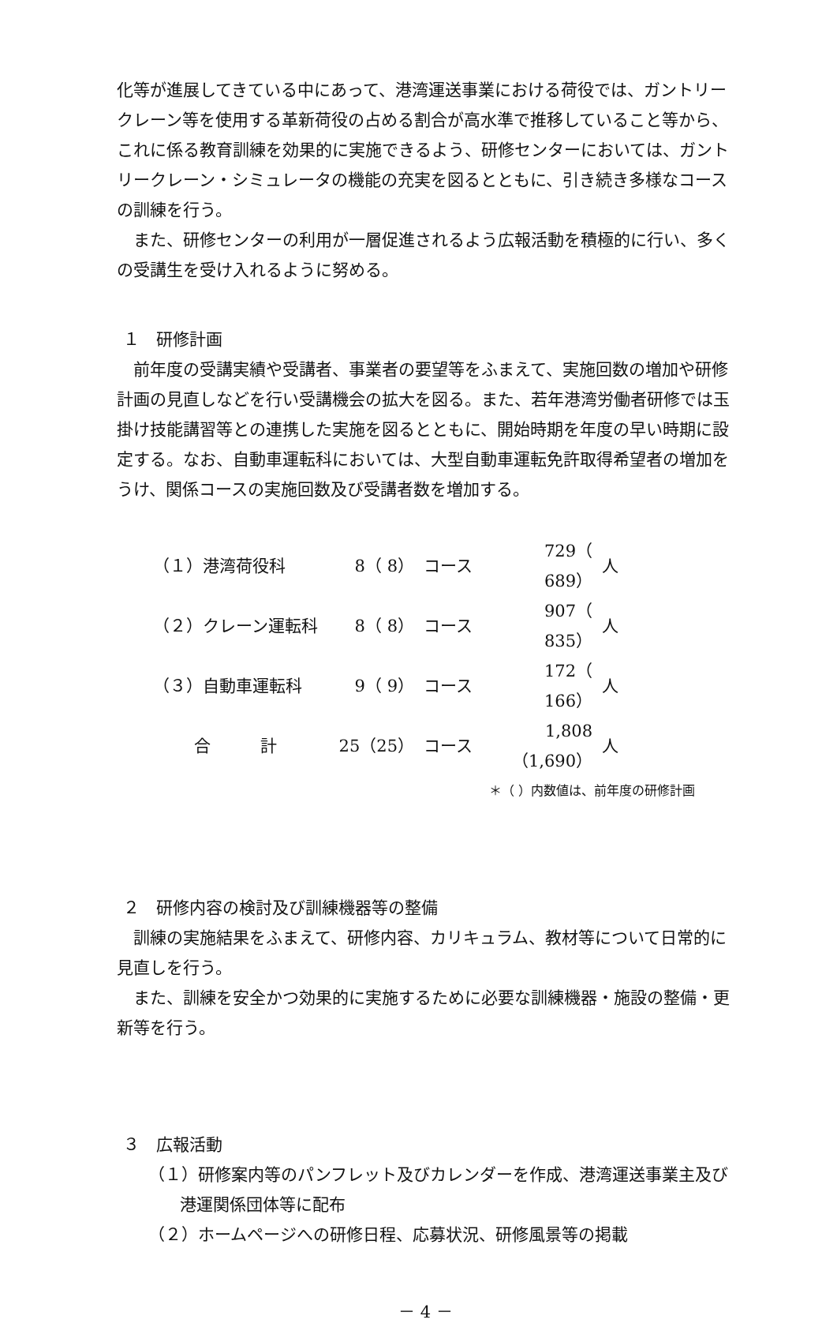化等が進展してきている中にあって、港湾運送事業における荷役では、ガントリークレーン等を使用する革新荷役の占める割合が高水準で推移していること等から、これに係る教育訓練を効果的に実施できるよう、研修センターにおいては、ガントリークレーン・シミュレータの機能の充実を図るとともに、引き続き多様なコースの訓練を行う。
また、研修センターの利用が一層促進されるよう広報活動を積極的に行い、多くの受講生を受け入れるように努める。
１　研修計画
前年度の受講実績や受講者、事業者の要望等をふまえて、実施回数の増加や研修計画の見直しなどを行い受講機会の拡大を図る。また、若年港湾労働者研修では玉掛け技能講習等との連携した実施を図るとともに、開始時期を年度の早い時期に設定する。なお、自動車運転科においては、大型自動車運転免許取得希望者の増加をうけ、関係コースの実施回数及び受講者数を増加する。
| （１）港湾荷役科 | 8（ 8） | コース | 729（ 689） | 人 |
| （２）クレーン運転科 | 8（ 8） | コース | 907（ 835） | 人 |
| （３）自動車運転科 | 9（ 9） | コース | 172（ 166） | 人 |
| 合 計 | 25（25） | コース | 1,808（1,690） | 人 |
＊（ ）内数値は、前年度の研修計画
２　研修内容の検討及び訓練機器等の整備
訓練の実施結果をふまえて、研修内容、カリキュラム、教材等について日常的に見直しを行う。
また、訓練を安全かつ効果的に実施するために必要な訓練機器・施設の整備・更新等を行う。
３　広報活動
（１）研修案内等のパンフレット及びカレンダーを作成、港湾運送事業主及び港運関係団体等に配布
（２）ホームページへの研修日程、応募状況、研修風景等の掲載
－ 4 －